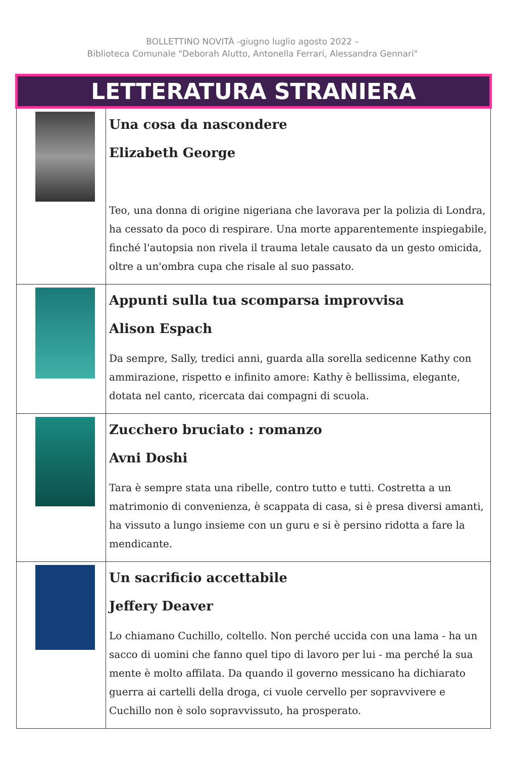BOLLETTINO NOVITÀ -giugno luglio agosto 2022 –
Biblioteca Comunale "Deborah Alutto, Antonella Ferrari, Alessandra Gennari"
| LETTERATURA STRANIERA | |
| --- | --- |
| | Una cosa da nascondere Elizabeth George Teo, una donna di origine nigeriana che lavorava per la polizia di Londra, ha cessato da poco di respirare. Una morte apparentemente inspiegabile, finché l'autopsia non rivela il trauma letale causato da un gesto omicida, oltre a un'ombra cupa che risale al suo passato. |
| | Appunti sulla tua scomparsa improvvisa Alison Espach Da sempre, Sally, tredici anni, guarda alla sorella sedicenne Kathy con ammirazione, rispetto e infinito amore: Kathy è bellissima, elegante, dotata nel canto, ricercata dai compagni di scuola. |
| | Zucchero bruciato : romanzo Avni Doshi Tara è sempre stata una ribelle, contro tutto e tutti. Costretta a un matrimonio di convenienza, è scappata di casa, si è presa diversi amanti, ha vissuto a lungo insieme con un guru e si è persino ridotta a fare la mendicante. |
| | Un sacrificio accettabile Jeffery Deaver Lo chiamano Cuchillo, coltello. Non perché uccida con una lama - ha un sacco di uomini che fanno quel tipo di lavoro per lui - ma perché la sua mente è molto affilata. Da quando il governo messicano ha dichiarato guerra ai cartelli della droga, ci vuole cervello per sopravvivere e Cuchillo non è solo sopravvissuto, ha prosperato. |